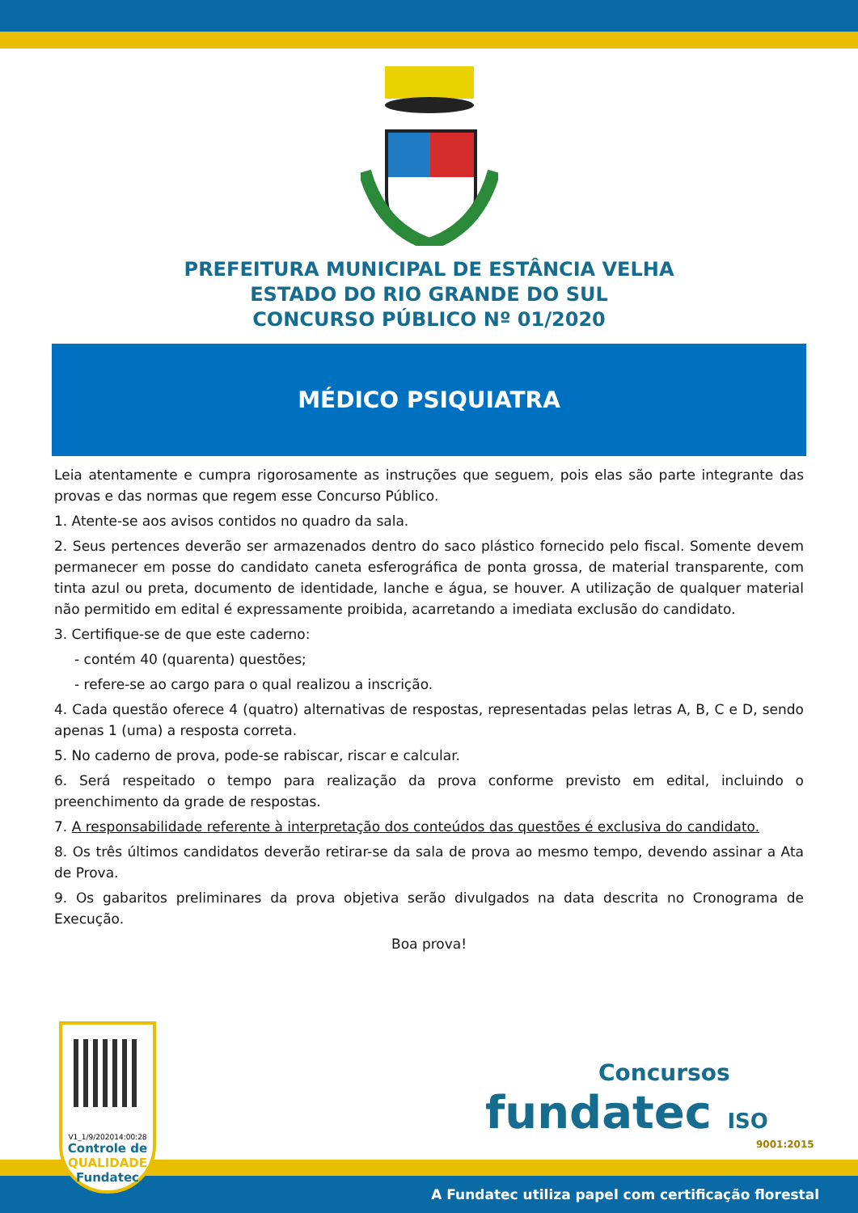PREFEITURA MUNICIPAL DE ESTÂNCIA VELHA
ESTADO DO RIO GRANDE DO SUL
CONCURSO PÚBLICO Nº 01/2020
MÉDICO PSIQUIATRA
Leia atentamente e cumpra rigorosamente as instruções que seguem, pois elas são parte integrante das provas e das normas que regem esse Concurso Público.
1. Atente-se aos avisos contidos no quadro da sala.
2. Seus pertences deverão ser armazenados dentro do saco plástico fornecido pelo fiscal. Somente devem permanecer em posse do candidato caneta esferográfica de ponta grossa, de material transparente, com tinta azul ou preta, documento de identidade, lanche e água, se houver. A utilização de qualquer material não permitido em edital é expressamente proibida, acarretando a imediata exclusão do candidato.
3. Certifique-se de que este caderno:
- contém 40 (quarenta) questões;
- refere-se ao cargo para o qual realizou a inscrição.
4. Cada questão oferece 4 (quatro) alternativas de respostas, representadas pelas letras A, B, C e D, sendo apenas 1 (uma) a resposta correta.
5. No caderno de prova, pode-se rabiscar, riscar e calcular.
6. Será respeitado o tempo para realização da prova conforme previsto em edital, incluindo o preenchimento da grade de respostas.
7. A responsabilidade referente à interpretação dos conteúdos das questões é exclusiva do candidato.
8. Os três últimos candidatos deverão retirar-se da sala de prova ao mesmo tempo, devendo assinar a Ata de Prova.
9. Os gabaritos preliminares da prova objetiva serão divulgados na data descrita no Cronograma de Execução.
Boa prova!
V1_1/9/202014:00:28
Controle de
QUALIDADE
Fundatec
Concursos
fundatec ISO
9001:2015
A Fundatec utiliza papel com certificação florestal